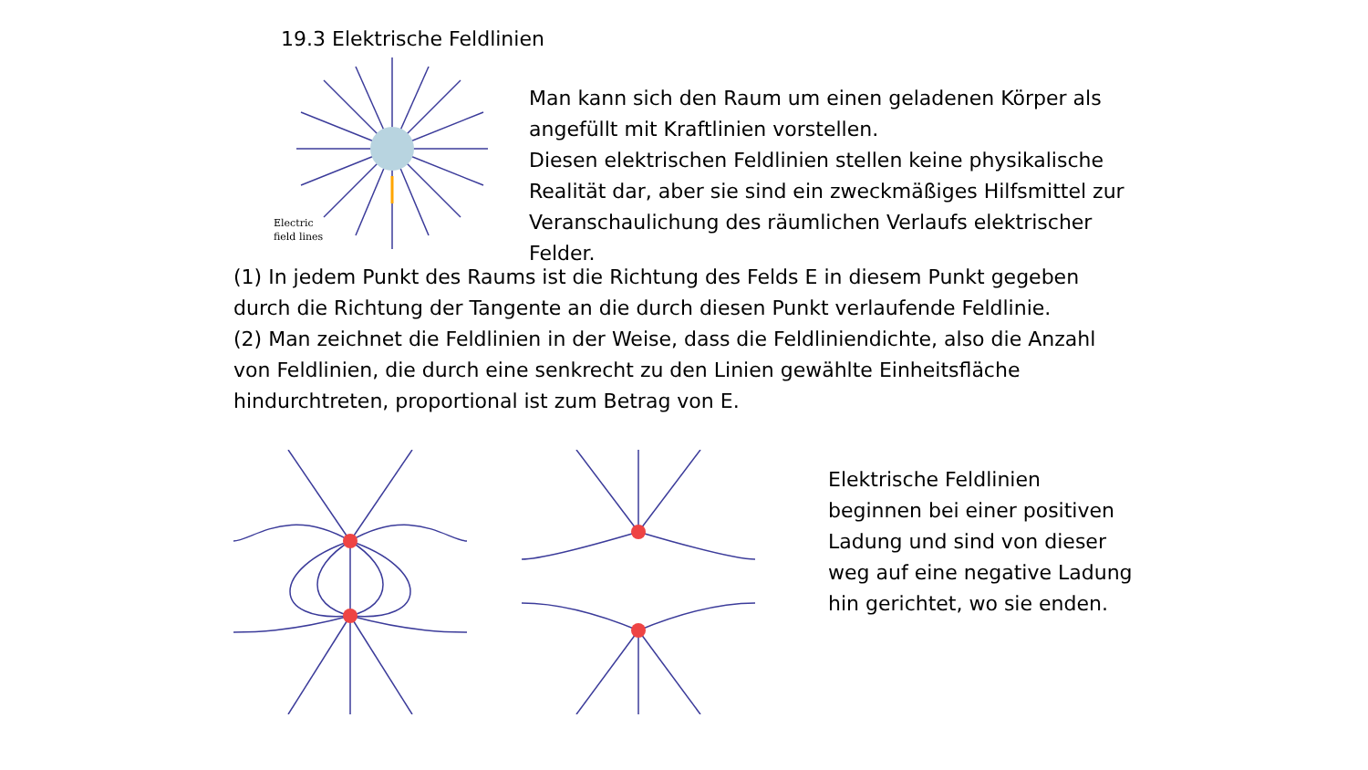19.3 Elektrische Feldlinien
Electric
field lines
Man kann sich den Raum um einen geladenen Körper als angefüllt mit Kraftlinien vorstellen.
Diesen elektrischen Feldlinien stellen keine physikalische Realität dar, aber sie sind ein zweckmäßiges Hilfsmittel zur Veranschaulichung des räumlichen Verlaufs elektrischer Felder.
(1) In jedem Punkt des Raums ist die Richtung des Felds E in diesem Punkt gegeben durch die Richtung der Tangente an die durch diesen Punkt verlaufende Feldlinie.
(2) Man zeichnet die Feldlinien in der Weise, dass die Feldliniendichte, also die Anzahl von Feldlinien, die durch eine senkrecht zu den Linien gewählte Einheitsfläche hindurchtreten, proportional ist zum Betrag von E.
Elektrische Feldlinien beginnen bei einer positiven Ladung und sind von dieser weg auf eine negative Ladung hin gerichtet, wo sie enden.